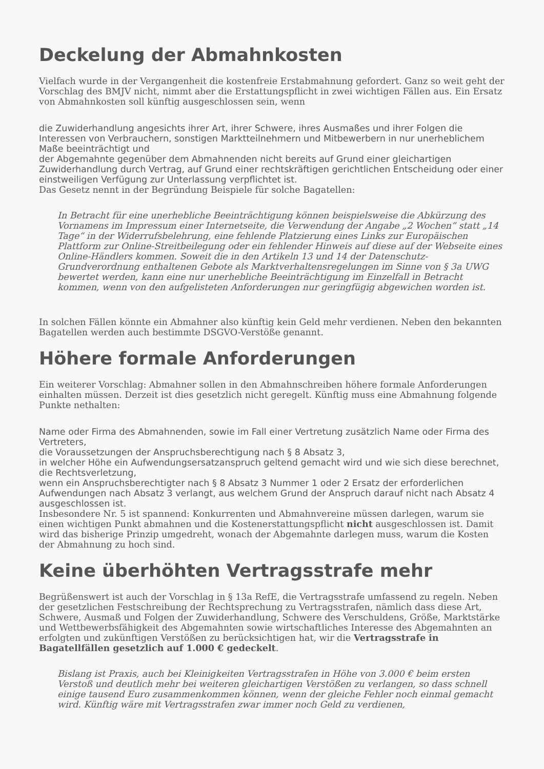Deckelung der Abmahnkosten
Vielfach wurde in der Vergangenheit die kostenfreie Erstabmahnung gefordert. Ganz so weit geht der Vorschlag des BMJV nicht, nimmt aber die Erstattungspflicht in zwei wichtigen Fällen aus. Ein Ersatz von Abmahnkosten soll künftig ausgeschlossen sein, wenn
die Zuwiderhandlung angesichts ihrer Art, ihrer Schwere, ihres Ausmaßes und ihrer Folgen die Interessen von Verbrauchern, sonstigen Marktteilnehmern und Mitbewerbern in nur unerheblichem Maße beeinträchtigt und
der Abgemahnte gegenüber dem Abmahnenden nicht bereits auf Grund einer gleichartigen Zuwiderhandlung durch Vertrag, auf Grund einer rechtskräftigen gerichtlichen Entscheidung oder einer einstweiligen Verfügung zur Unterlassung verpflichtet ist.
Das Gesetz nennt in der Begründung Beispiele für solche Bagatellen:
In Betracht für eine unerhebliche Beeinträchtigung können beispielsweise die Abkürzung des Vornamens im Impressum einer Internetseite, die Verwendung der Angabe „2 Wochen“ statt „14 Tage“ in der Widerrufsbelehrung, eine fehlende Platzierung eines Links zur Europäischen Plattform zur Online-Streitbeilegung oder ein fehlender Hinweis auf diese auf der Webseite eines Online-Händlers kommen. Soweit die in den Artikeln 13 und 14 der Datenschutz-Grundverordnung enthaltenen Gebote als Marktverhaltensregelungen im Sinne von § 3a UWG bewertet werden, kann eine nur unerhebliche Beeinträchtigung im Einzelfall in Betracht kommen, wenn von den aufgelisteten Anforderungen nur geringfügig abgewichen worden ist.
In solchen Fällen könnte ein Abmahner also künftig kein Geld mehr verdienen. Neben den bekannten Bagatellen werden auch bestimmte DSGVO-Verstöße genannt.
Höhere formale Anforderungen
Ein weiterer Vorschlag: Abmahner sollen in den Abmahnschreiben höhere formale Anforderungen einhalten müssen. Derzeit ist dies gesetzlich nicht geregelt. Künftig muss eine Abmahnung folgende Punkte nethalten:
Name oder Firma des Abmahnenden, sowie im Fall einer Vertretung zusätzlich Name oder Firma des Vertreters,
die Voraussetzungen der Anspruchsberechtigung nach § 8 Absatz 3,
in welcher Höhe ein Aufwendungsersatzanspruch geltend gemacht wird und wie sich diese berechnet,
die Rechtsverletzung,
wenn ein Anspruchsberechtigter nach § 8 Absatz 3 Nummer 1 oder 2 Ersatz der erforderlichen Aufwendungen nach Absatz 3 verlangt, aus welchem Grund der Anspruch darauf nicht nach Absatz 4 ausgeschlossen ist.
Insbesondere Nr. 5 ist spannend: Konkurrenten und Abmahnvereine müssen darlegen, warum sie einen wichtigen Punkt abmahnen und die Kostenerstattungspflicht nicht ausgeschlossen ist. Damit wird das bisherige Prinzip umgedreht, wonach der Abgemahnte darlegen muss, warum die Kosten der Abmahnung zu hoch sind.
Keine überhöhten Vertragsstrafe mehr
Begrüßenswert ist auch der Vorschlag in § 13a RefE, die Vertragsstrafe umfassend zu regeln. Neben der gesetzlichen Festschreibung der Rechtsprechung zu Vertragsstrafen, nämlich dass diese Art, Schwere, Ausmaß und Folgen der Zuwiderhandlung, Schwere des Verschuldens, Größe, Marktstärke und Wettbewerbsfähigkeit des Abgemahnten sowie wirtschaftliches Interesse des Abgemahnten an erfolgten und zukünftigen Verstößen zu berücksichtigen hat, wir die Vertragsstrafe in Bagatellfällen gesetzlich auf 1.000 € gedeckelt.
Bislang ist Praxis, auch bei Kleinigkeiten Vertragsstrafen in Höhe von 3.000 € beim ersten Verstoß und deutlich mehr bei weiteren gleichartigen Verstößen zu verlangen, so dass schnell einige tausend Euro zusammenkommen können, wenn der gleiche Fehler noch einmal gemacht wird. Künftig wäre mit Vertragsstrafen zwar immer noch Geld zu verdienen,